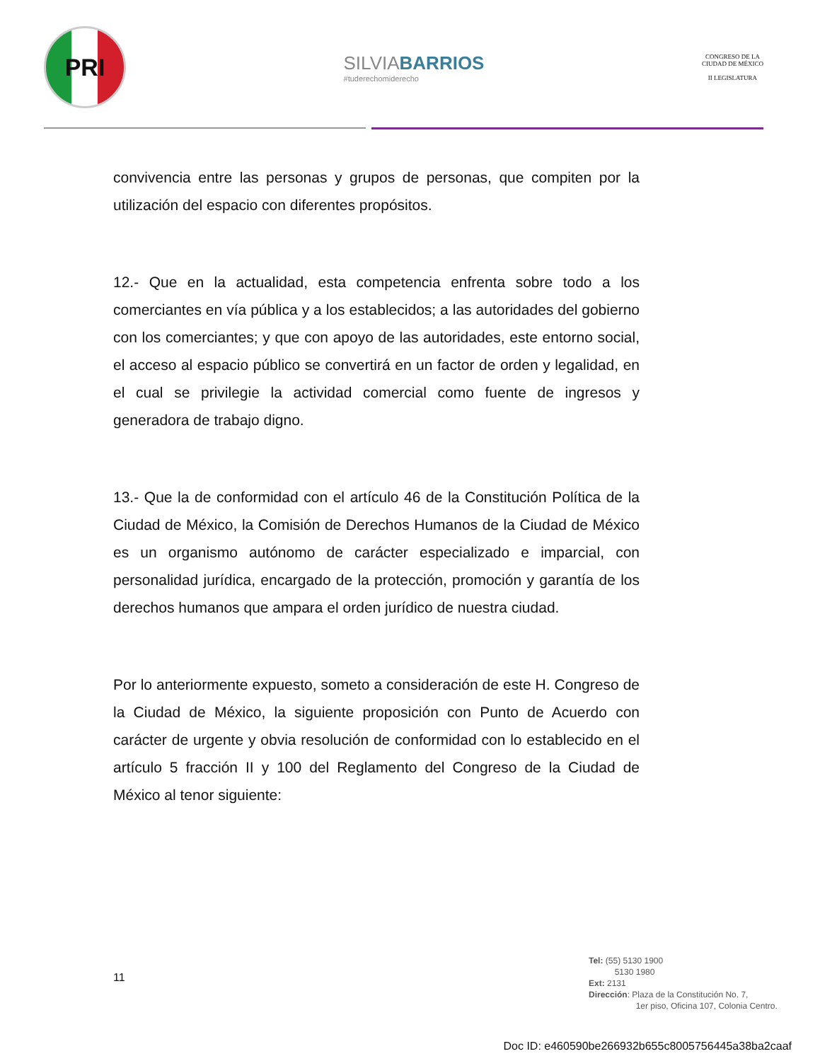PRI
SILVIABARRIOS
#tuderechomiderecho
CONGRESO DE LA
CIUDAD DE MÉXICO
II LEGISLATURA
convivencia entre las personas y grupos de personas, que compiten por la utilización del espacio con diferentes propósitos.
12.- Que en la actualidad, esta competencia enfrenta sobre todo a los comerciantes en vía pública y a los establecidos; a las autoridades del gobierno con los comerciantes; y que con apoyo de las autoridades, este entorno social, el acceso al espacio público se convertirá en un factor de orden y legalidad, en el cual se privilegie la actividad comercial como fuente de ingresos y generadora de trabajo digno.
13.- Que la de conformidad con el artículo 46 de la Constitución Política de la Ciudad de México, la Comisión de Derechos Humanos de la Ciudad de México es un organismo autónomo de carácter especializado e imparcial, con personalidad jurídica, encargado de la protección, promoción y garantía de los derechos humanos que ampara el orden jurídico de nuestra ciudad.
Por lo anteriormente expuesto, someto a consideración de este H. Congreso de la Ciudad de México, la siguiente proposición con Punto de Acuerdo con carácter de urgente y obvia resolución de conformidad con lo establecido en el artículo 5 fracción II y 100 del Reglamento del Congreso de la Ciudad de México al tenor siguiente:
11
Tel: (55) 5130 1900
5130 1980
Ext: 2131
Dirección: Plaza de la Constitución No. 7,
1er piso, Oficina 107, Colonia Centro.
Doc ID: e460590be266932b655c8005756445a38ba2caaf